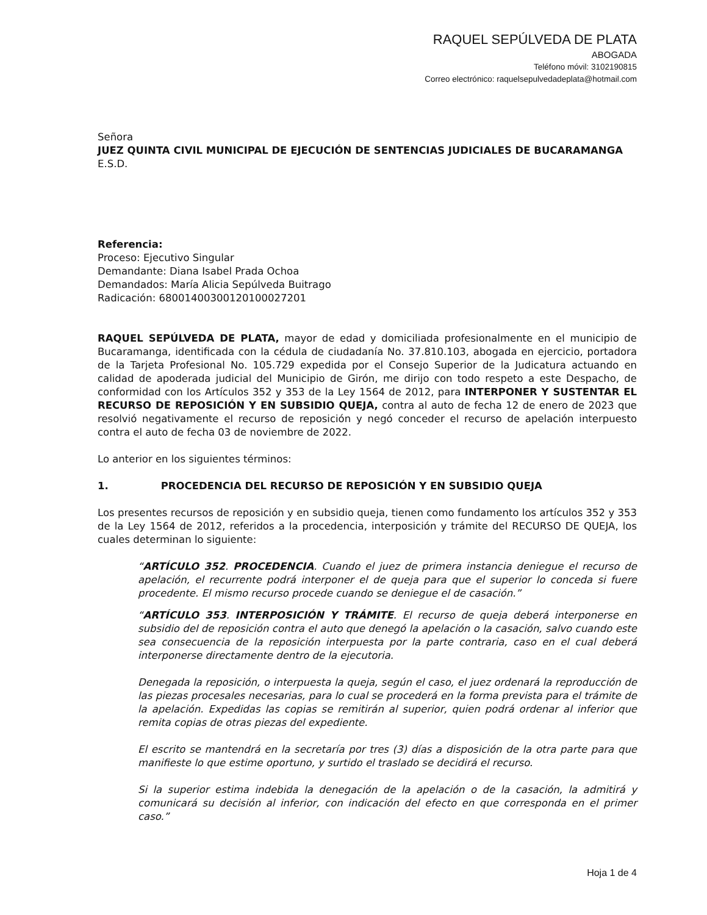RAQUEL SEPÚLVEDA DE PLATA
ABOGADA
Teléfono móvil: 3102190815
Correo electrónico: raquelsepulvedadeplata@hotmail.com
Señora
JUEZ QUINTA CIVIL MUNICIPAL DE EJECUCIÓN DE SENTENCIAS JUDICIALES DE BUCARAMANGA
E.S.D.
Referencia:
Proceso: Ejecutivo Singular
Demandante: Diana Isabel Prada Ochoa
Demandados: María Alicia Sepúlveda Buitrago
Radicación: 68001400300120100027201
RAQUEL SEPÚLVEDA DE PLATA, mayor de edad y domiciliada profesionalmente en el municipio de Bucaramanga, identificada con la cédula de ciudadanía No. 37.810.103, abogada en ejercicio, portadora de la Tarjeta Profesional No. 105.729 expedida por el Consejo Superior de la Judicatura actuando en calidad de apoderada judicial del Municipio de Girón, me dirijo con todo respeto a este Despacho, de conformidad con los Artículos 352 y 353 de la Ley 1564 de 2012, para INTERPONER Y SUSTENTAR EL RECURSO DE REPOSICIÓN Y EN SUBSIDIO QUEJA, contra al auto de fecha 12 de enero de 2023 que resolvió negativamente el recurso de reposición y negó conceder el recurso de apelación interpuesto contra el auto de fecha 03 de noviembre de 2022.
Lo anterior en los siguientes términos:
1. PROCEDENCIA DEL RECURSO DE REPOSICIÓN Y EN SUBSIDIO QUEJA
Los presentes recursos de reposición y en subsidio queja, tienen como fundamento los artículos 352 y 353 de la Ley 1564 de 2012, referidos a la procedencia, interposición y trámite del RECURSO DE QUEJA, los cuales determinan lo siguiente:
“ARTÍCULO 352. PROCEDENCIA. Cuando el juez de primera instancia deniegue el recurso de apelación, el recurrente podrá interponer el de queja para que el superior lo conceda si fuere procedente. El mismo recurso procede cuando se deniegue el de casación.”
“ARTÍCULO 353. INTERPOSICIÓN Y TRÁMITE. El recurso de queja deberá interponerse en subsidio del de reposición contra el auto que denegó la apelación o la casación, salvo cuando este sea consecuencia de la reposición interpuesta por la parte contraria, caso en el cual deberá interponerse directamente dentro de la ejecutoria.
Denegada la reposición, o interpuesta la queja, según el caso, el juez ordenará la reproducción de las piezas procesales necesarias, para lo cual se procederá en la forma prevista para el trámite de la apelación. Expedidas las copias se remitirán al superior, quien podrá ordenar al inferior que remita copias de otras piezas del expediente.
El escrito se mantendrá en la secretaría por tres (3) días a disposición de la otra parte para que manifieste lo que estime oportuno, y surtido el traslado se decidirá el recurso.
Si la superior estima indebida la denegación de la apelación o de la casación, la admitirá y comunicará su decisión al inferior, con indicación del efecto en que corresponda en el primer caso.”
Hoja 1 de 4